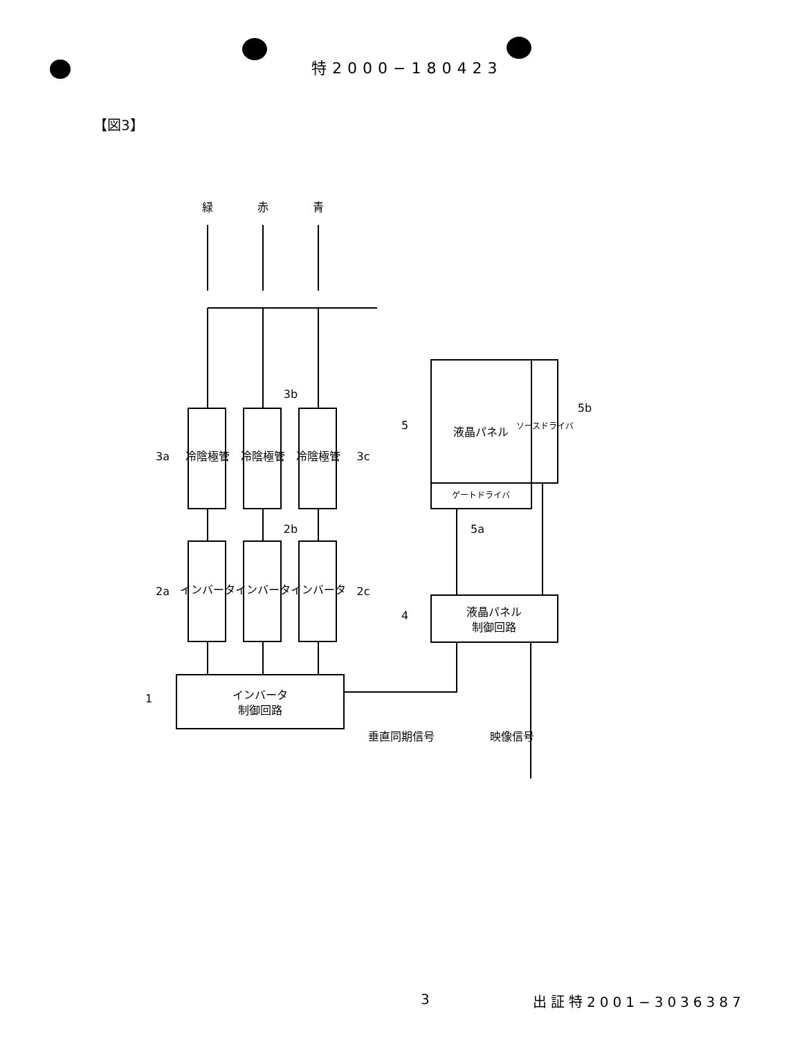特2000−180423
【図3】
緑
赤
青
冷陰極管
冷陰極管
冷陰極管
インバータ
インバータ
インバータ
インバータ
制御回路
液晶パネル
ソースドライバ
ゲートドライバ
液晶パネル
制御回路
3a
3b
3c
2a
2b
2c
1
4
5
5b
5a
垂直同期信号
映像信号
3 出証特2001−3036387